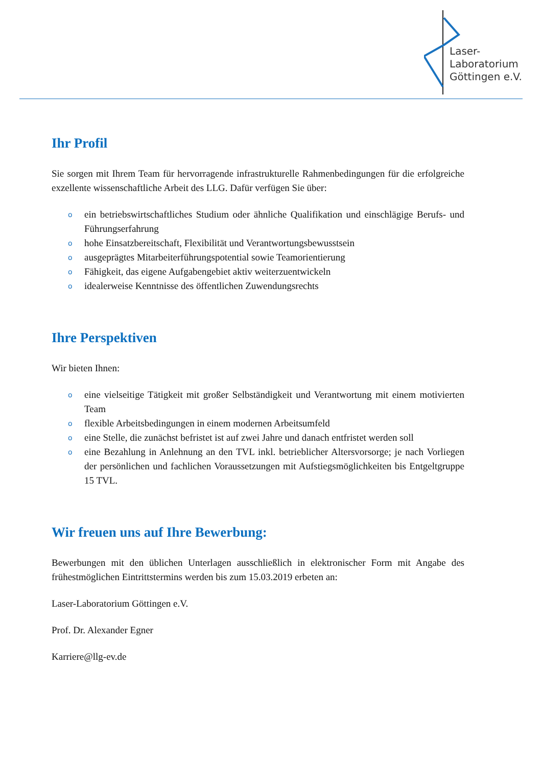Laser-
Laboratorium
Göttingen e.V.
Ihr Profil
Sie sorgen mit Ihrem Team für hervorragende infrastrukturelle Rahmenbedingungen für die erfolgreiche exzellente wissenschaftliche Arbeit des LLG. Dafür verfügen Sie über:
o ein betriebswirtschaftliches Studium oder ähnliche Qualifikation und einschlägige Berufs- und Führungserfahrung
o hohe Einsatzbereitschaft, Flexibilität und Verantwortungsbewusstsein
o ausgeprägtes Mitarbeiterführungspotential sowie Teamorientierung
o Fähigkeit, das eigene Aufgabengebiet aktiv weiterzuentwickeln
o idealerweise Kenntnisse des öffentlichen Zuwendungsrechts
Ihre Perspektiven
Wir bieten Ihnen:
o eine vielseitige Tätigkeit mit großer Selbständigkeit und Verantwortung mit einem motivierten Team
o flexible Arbeitsbedingungen in einem modernen Arbeitsumfeld
o eine Stelle, die zunächst befristet ist auf zwei Jahre und danach entfristet werden soll
o eine Bezahlung in Anlehnung an den TVL inkl. betrieblicher Altersvorsorge; je nach Vorliegen der persönlichen und fachlichen Voraussetzungen mit Aufstiegsmöglichkeiten bis Entgeltgruppe 15 TVL.
Wir freuen uns auf Ihre Bewerbung:
Bewerbungen mit den üblichen Unterlagen ausschließlich in elektronischer Form mit Angabe des frühestmöglichen Eintrittstermins werden bis zum 15.03.2019 erbeten an:
Laser-Laboratorium Göttingen e.V.
Prof. Dr. Alexander Egner
Karriere@llg-ev.de